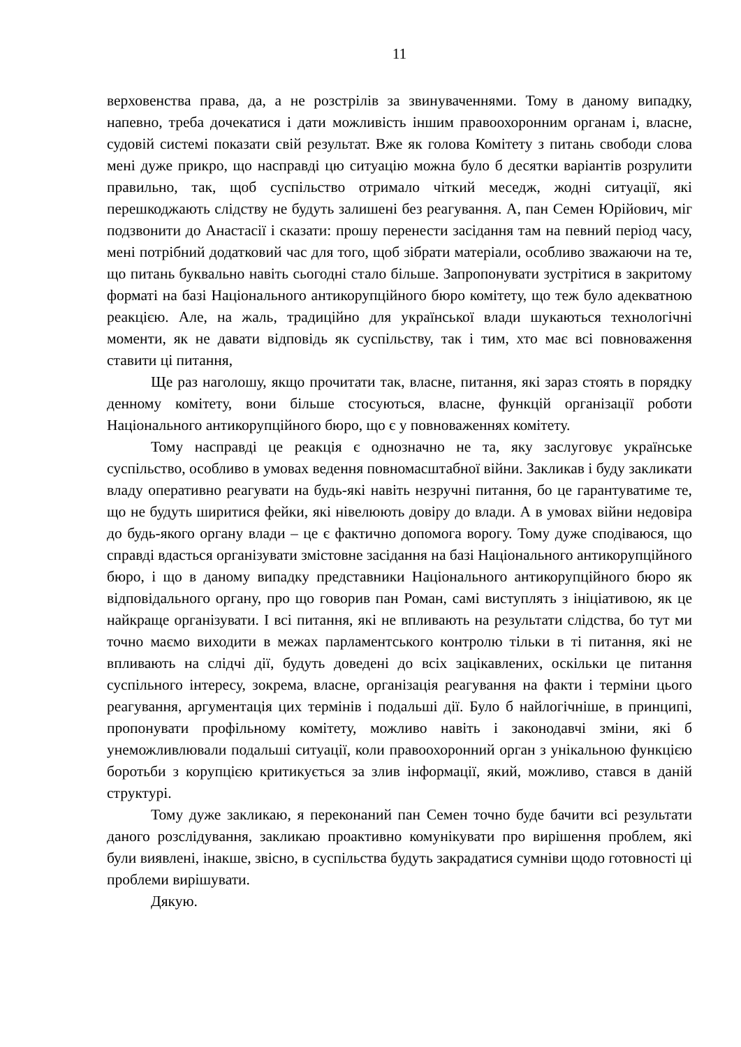11
верховенства права, да, а не розстрілів за звинуваченнями. Тому в даному випадку, напевно, треба дочекатися і дати можливість іншим правоохоронним органам і, власне, судовій системі показати свій результат. Вже як голова Комітету з питань свободи слова мені дуже прикро, що насправді цю ситуацію можна було б десятки варіантів розрулити правильно, так, щоб суспільство отримало чіткий меседж, жодні ситуації, які перешкоджають слідству не будуть залишені без реагування. А, пан Семен Юрійович, міг подзвонити до Анастасії і сказати: прошу перенести засідання там на певний період часу, мені потрібний додатковий час для того, щоб зібрати матеріали, особливо зважаючи на те, що питань буквально навіть сьогодні стало більше. Запропонувати зустрітися в закритому форматі на базі Національного антикорупційного бюро комітету, що теж було адекватною реакцією. Але, на жаль, традиційно для української влади шукаються технологічні моменти, як не давати відповідь як суспільству, так і тим, хто має всі повноваження ставити ці питання,
Ще раз наголошу, якщо прочитати так, власне, питання, які зараз стоять в порядку денному комітету, вони більше стосуються, власне, функцій організації роботи Національного антикорупційного бюро, що є у повноваженнях комітету.
Тому насправді це реакція є однозначно не та, яку заслуговує українське суспільство, особливо в умовах ведення повномасштабної війни. Закликав і буду закликати владу оперативно реагувати на будь-які навіть незручні питання, бо це гарантуватиме те, що не будуть ширитися фейки, які нівелюють довіру до влади. А в умовах війни недовіра до будь-якого органу влади – це є фактично допомога ворогу. Тому дуже сподіваюся, що справді вдасться організувати змістовне засідання на базі Національного антикорупційного бюро, і що в даному випадку представники Національного антикорупційного бюро як відповідального органу, про що говорив пан Роман, самі виступлять з ініціативою, як це найкраще організувати. І всі питання, які не впливають на результати слідства, бо тут ми точно маємо виходити в межах парламентського контролю тільки в ті питання, які не впливають на слідчі дії, будуть доведені до всіх зацікавлених, оскільки це питання суспільного інтересу, зокрема, власне, організація реагування на факти і терміни цього реагування, аргументація цих термінів і подальші дії. Було б найлогічніше, в принципі, пропонувати профільному комітету, можливо навіть і законодавчі зміни, які б унеможливлювали подальші ситуації, коли правоохоронний орган з унікальною функцією боротьби з корупцією критикується за злив інформації, який, можливо, стався в даній структурі.
Тому дуже закликаю, я переконаний пан Семен точно буде бачити всі результати даного розслідування, закликаю проактивно комунікувати про вирішення проблем, які були виявлені, інакше, звісно, в суспільства будуть закрадатися сумніви щодо готовності ці проблеми вирішувати.
Дякую.